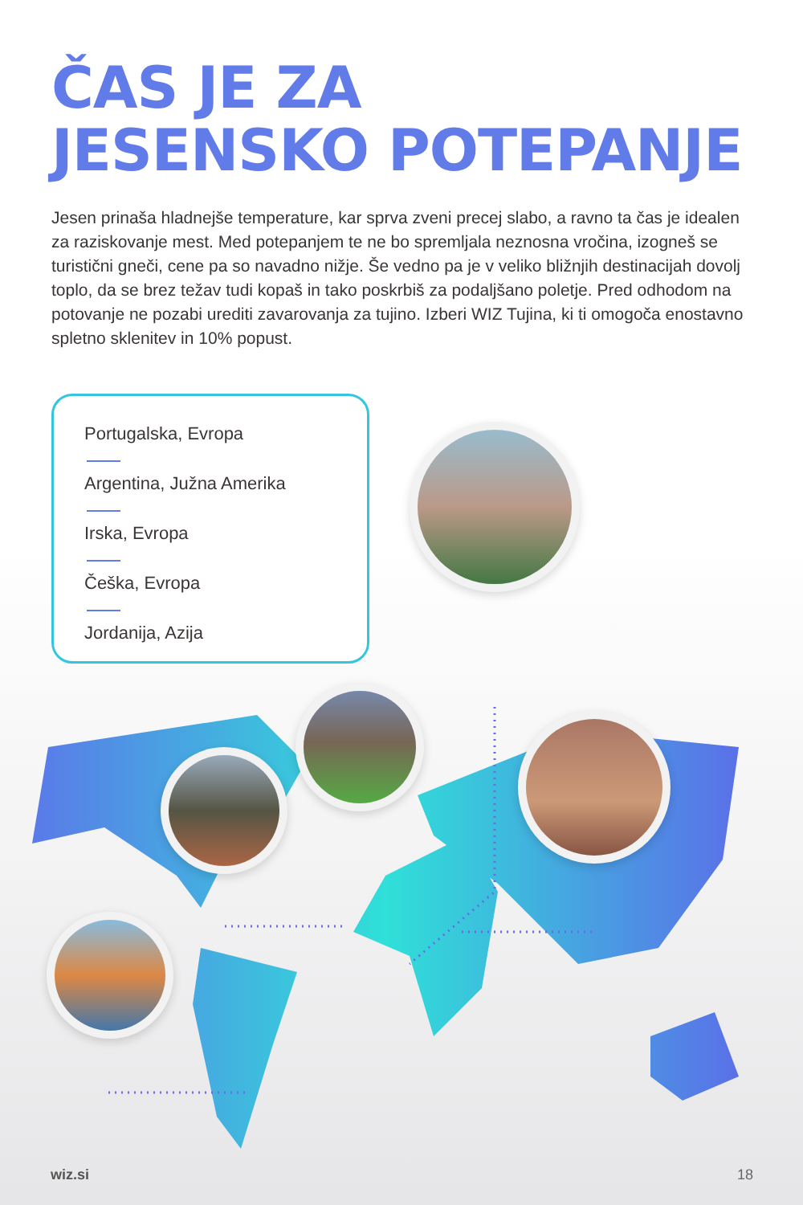ČAS JE ZA
JESENSKO POTEPANJE
Jesen prinaša hladnejše temperature, kar sprva zveni precej slabo, a ravno ta čas je idealen za raziskovanje mest. Med potepanjem te ne bo spremljala neznosna vročina, izogneš se turistični gneči, cene pa so navadno nižje. Še vedno pa je v veliko bližnjih destinacijah dovolj toplo, da se brez težav tudi kopaš in tako poskrbiš za podaljšano poletje. Pred odhodom na potovanje ne pozabi urediti zavarovanja za tujino. Izberi WIZ Tujina, ki ti omogoča enostavno spletno sklenitev in 10% popust.
Portugalska, Evropa
Argentina, Južna Amerika
Irska, Evropa
Češka, Evropa
Jordanija, Azija
wiz.si 18